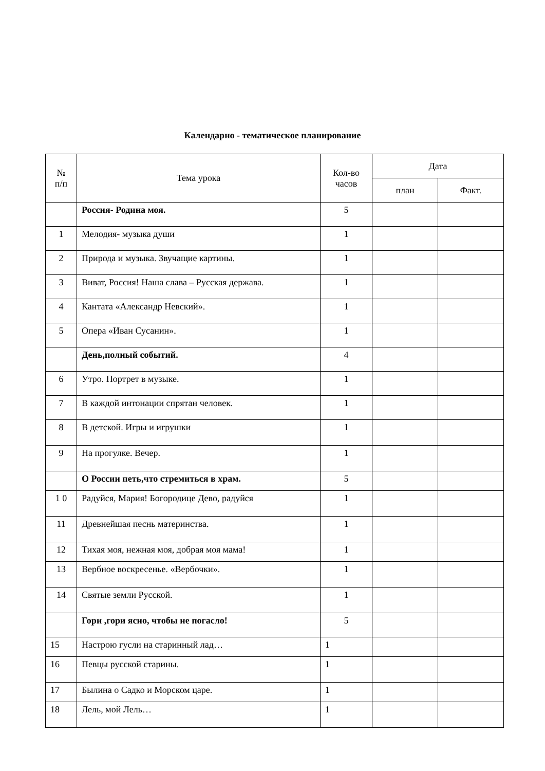Календарно - тематическое планирование
| № п/п | Тема урока | Кол-во часов | Дата | |
| --- | --- | --- | --- | --- |
| | | | план | Факт. |
| | Россия- Родина моя. | 5 | | |
| 1 | Мелодия- музыка души | 1 | | |
| 2 | Природа и музыка. Звучащие картины. | 1 | | |
| 3 | Виват, Россия! Наша слава – Русская держава. | 1 | | |
| 4 | Кантата «Александр Невский». | 1 | | |
| 5 | Опера «Иван Сусанин». | 1 | | |
| | День,полный событий. | 4 | | |
| 6 | Утро. Портрет в музыке. | 1 | | |
| 7 | В каждой интонации спрятан человек. | 1 | | |
| 8 | В детской. Игры и игрушки | 1 | | |
| 9 | На прогулке. Вечер. | 1 | | |
| | О России петь,что стремиться в храм. | 5 | | |
| 1 0 | Радуйся, Мария! Богородице Дево, радуйся | 1 | | |
| 11 | Древнейшая песнь материнства. | 1 | | |
| 12 | Тихая моя, нежная моя, добрая моя мама! | 1 | | |
| 13 | Вербное воскресенье. «Вербочки». | 1 | | |
| 14 | Святые земли Русской. | 1 | | |
| | Гори ,гори ясно, чтобы не погасло! | 5 | | |
| 15 | Настрою гусли на старинный лад… | 1 | | |
| 16 | Певцы русской старины. | 1 | | |
| 17 | Былина о Садко и Морском царе. | 1 | | |
| 18 | Лель, мой Лель… | 1 | | |